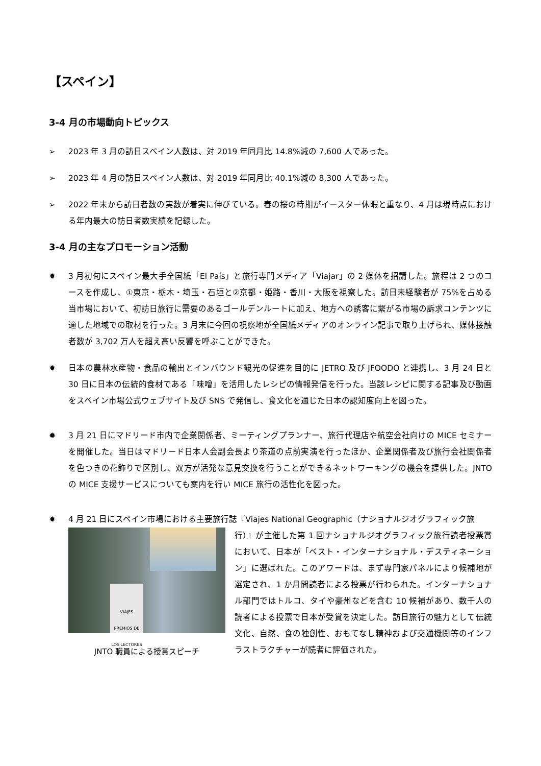【スペイン】
3-4 月の市場動向トピックス
➢ 2023 年 3 月の訪日スペイン人数は、対 2019 年同月比 14.8%減の 7,600 人であった。
➢ 2023 年 4 月の訪日スペイン人数は、対 2019 年同月比 40.1%減の 8,300 人であった。
➢ 2022 年末から訪日者数の実数が着実に伸びている。春の桜の時期がイースター休暇と重なり、4 月は現時点における年内最大の訪日者数実績を記録した。
3-4 月の主なプロモーション活動
✹ 3 月初旬にスペイン最大手全国紙「El País」と旅行専門メディア「Viajar」の 2 媒体を招請した。旅程は 2 つのコースを作成し、①東京・栃木・埼玉・石垣と②京都・姫路・香川・大阪を視察した。訪日未経験者が 75%を占める当市場において、初訪日旅行に需要のあるゴールデンルートに加え、地方への誘客に繋がる市場の訴求コンテンツに適した地域での取材を行った。3 月末に今回の視察地が全国紙メディアのオンライン記事で取り上げられ、媒体接触者数が 3,702 万人を超え高い反響を呼ぶことができた。
✹ 日本の農林水産物・食品の輸出とインバウンド観光の促進を目的に JETRO 及び JFOODO と連携し、3 月 24 日と 30 日に日本の伝統的食材である「味噌」を活用したレシピの情報発信を行った。当該レシピに関する記事及び動画をスペイン市場公式ウェブサイト及び SNS で発信し、食文化を通じた日本の認知度向上を図った。
✹ 3 月 21 日にマドリード市内で企業関係者、ミーティングプランナー、旅行代理店や航空会社向けの MICE セミナーを開催した。当日はマドリード日本人会副会長より茶道の点前実演を行ったほか、企業関係者及び旅行会社関係者を色つきの花飾りで区別し、双方が活発な意見交換を行うことができるネットワーキングの機会を提供した。JNTO の MICE 支援サービスについても案内を行い MICE 旅行の活性化を図った。
✹ 4 月 21 日にスペイン市場における主要旅行誌『Viajes National Geographic（ナショナルジオグラフィック旅
VIAJES
PREMIOS DE LOS LECTORES
JNTO 職員による授賞スピーチ
行）』が主催した第 1 回ナショナルジオグラフィック旅行読者投票賞において、日本が「ベスト・インターナショナル・デスティネーション」に選ばれた。このアワードは、まず専門家パネルにより候補地が選定され、1 か月間読者による投票が行わられた。インターナショナル部門ではトルコ、タイや豪州などを含む 10 候補があり、数千人の読者による投票で日本が受賞を決定した。訪日旅行の魅力として伝統文化、自然、食の独創性、おもてなし精神および交通機関等のインフラストラクチャーが読者に評価された。